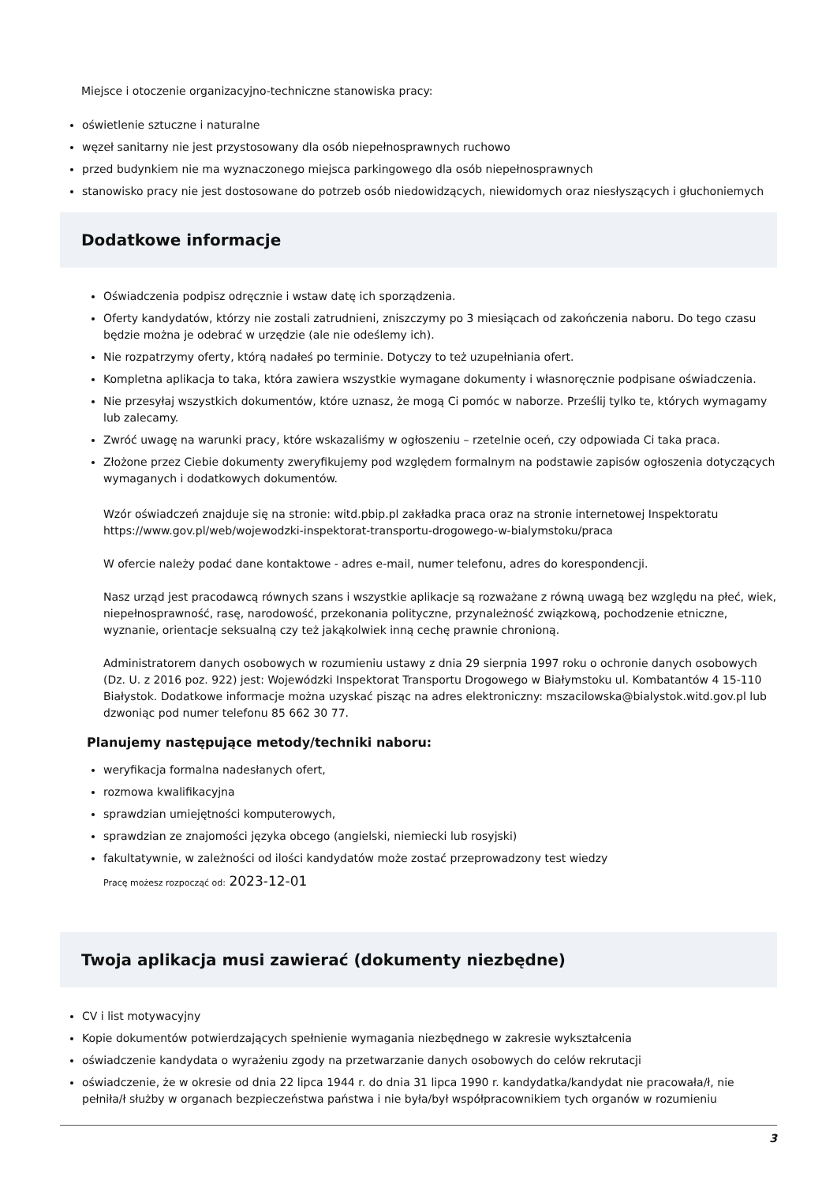Miejsce i otoczenie organizacyjno-techniczne stanowiska pracy:
oświetlenie sztuczne i naturalne
węzeł sanitarny nie jest przystosowany dla osób niepełnosprawnych ruchowo
przed budynkiem nie ma wyznaczonego miejsca parkingowego dla osób niepełnosprawnych
stanowisko pracy nie jest dostosowane do potrzeb osób niedowidzących, niewidomych oraz niesłyszących i głuchoniemych
Dodatkowe informacje
Oświadczenia podpisz odręcznie i wstaw datę ich sporządzenia.
Oferty kandydatów, którzy nie zostali zatrudnieni, zniszczymy po 3 miesiącach od zakończenia naboru. Do tego czasu będzie można je odebrać w urzędzie (ale nie odeślemy ich).
Nie rozpatrzymy oferty, którą nadałeś po terminie. Dotyczy to też uzupełniania ofert.
Kompletna aplikacja to taka, która zawiera wszystkie wymagane dokumenty i własnoręcznie podpisane oświadczenia.
Nie przesyłaj wszystkich dokumentów, które uznasz, że mogą Ci pomóc w naborze. Prześlij tylko te, których wymagamy lub zalecamy.
Zwróć uwagę na warunki pracy, które wskazaliśmy w ogłoszeniu – rzetelnie oceń, czy odpowiada Ci taka praca.
Złożone przez Ciebie dokumenty zweryfikujemy pod względem formalnym na podstawie zapisów ogłoszenia dotyczących wymaganych i dodatkowych dokumentów.
Wzór oświadczeń znajduje się na stronie: witd.pbip.pl zakładka praca oraz na stronie internetowej Inspektoratu https://www.gov.pl/web/wojewodzki-inspektorat-transportu-drogowego-w-bialymstoku/praca
W ofercie należy podać dane kontaktowe - adres e-mail, numer telefonu, adres do korespondencji.
Nasz urząd jest pracodawcą równych szans i wszystkie aplikacje są rozważane z równą uwagą bez względu na płeć, wiek, niepełnosprawność, rasę, narodowość, przekonania polityczne, przynależność związkową, pochodzenie etniczne, wyznanie, orientacje seksualną czy też jakąkolwiek inną cechę prawnie chronioną.
Administratorem danych osobowych w rozumieniu ustawy z dnia 29 sierpnia 1997 roku o ochronie danych osobowych (Dz. U. z 2016 poz. 922) jest: Wojewódzki Inspektorat Transportu Drogowego w Białymstoku ul. Kombatantów 4 15-110 Białystok. Dodatkowe informacje można uzyskać pisząc na adres elektroniczny: mszacilowska@bialystok.witd.gov.pl lub dzwoniąc pod numer telefonu 85 662 30 77.
Planujemy następujące metody/techniki naboru:
weryfikacja formalna nadesłanych ofert,
rozmowa kwalifikacyjna
sprawdzian umiejętności komputerowych,
sprawdzian ze znajomości języka obcego (angielski, niemiecki lub rosyjski)
fakultatywnie, w zależności od ilości kandydatów może zostać przeprowadzony test wiedzy
Pracę możesz rozpocząć od: 2023-12-01
Twoja aplikacja musi zawierać (dokumenty niezbędne)
CV i list motywacyjny
Kopie dokumentów potwierdzających spełnienie wymagania niezbędnego w zakresie wykształcenia
oświadczenie kandydata o wyrażeniu zgody na przetwarzanie danych osobowych do celów rekrutacji
oświadczenie, że w okresie od dnia 22 lipca 1944 r. do dnia 31 lipca 1990 r. kandydatka/kandydat nie pracowała/ł, nie pełniła/ł służby w organach bezpieczeństwa państwa i nie była/był współpracownikiem tych organów w rozumieniu
3